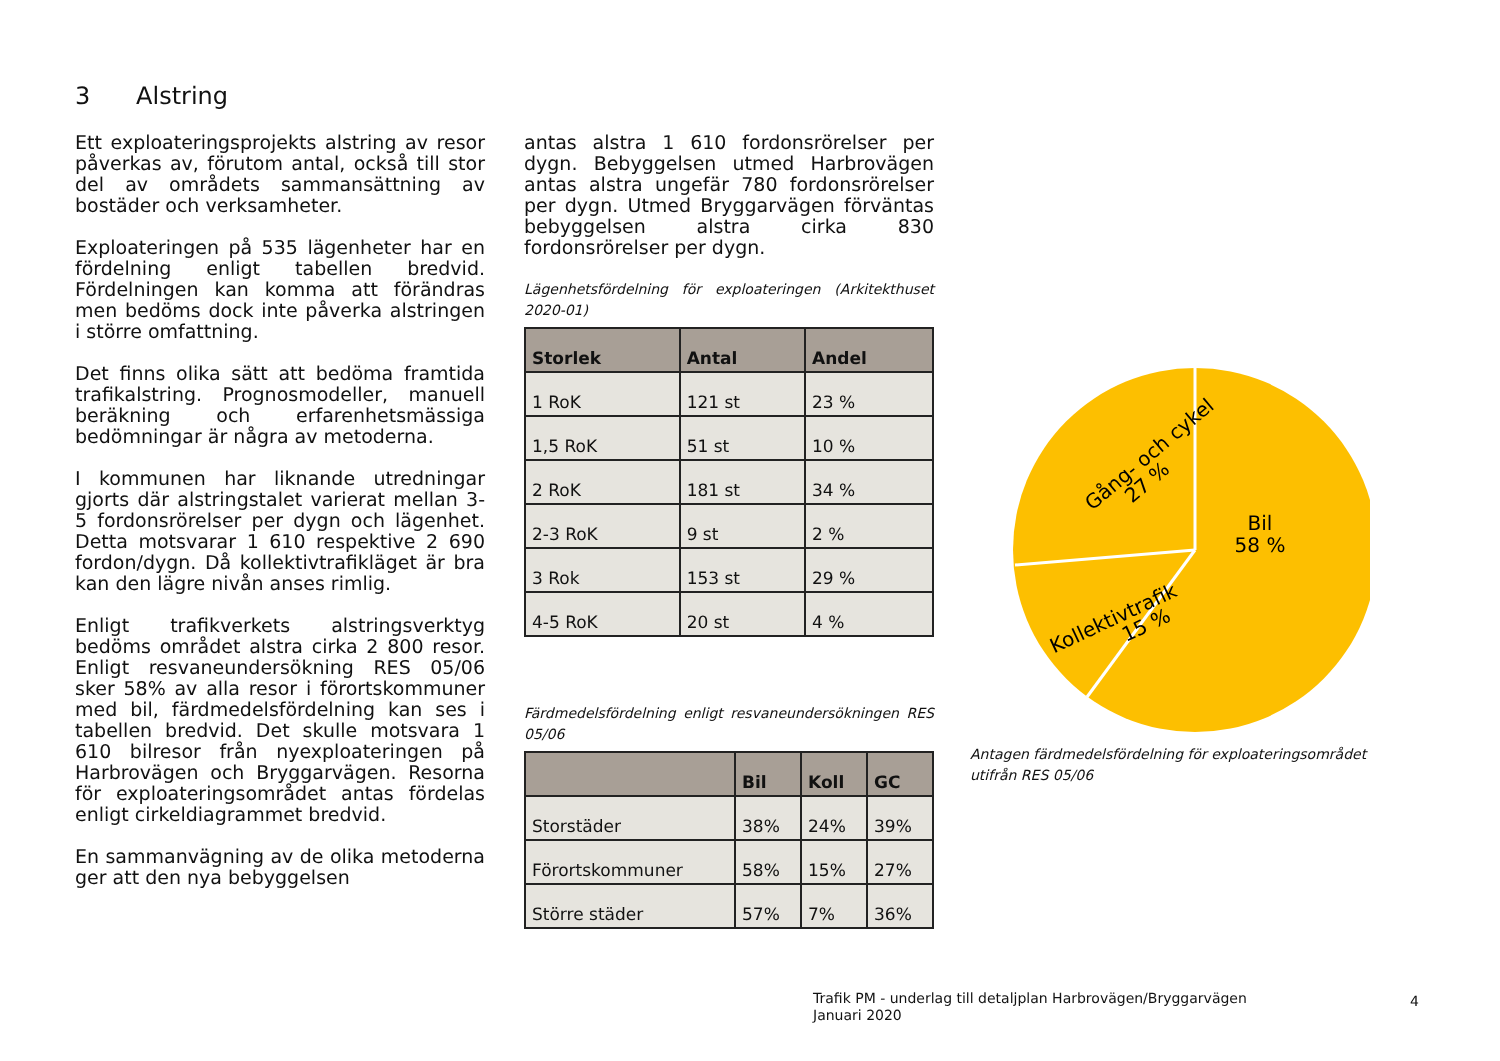3 Alstring
Ett exploateringsprojekts alstring av resor påverkas av, förutom antal, också till stor del av områdets sammansättning av bostäder och verksamheter.
Exploateringen på 535 lägenheter har en fördelning enligt tabellen bredvid. Fördelningen kan komma att förändras men bedöms dock inte påverka alstringen i större omfattning.
Det finns olika sätt att bedöma framtida trafikalstring. Prognosmodeller, manuell beräkning och erfarenhetsmässiga bedömningar är några av metoderna.
I kommunen har liknande utredningar gjorts där alstringstalet varierat mellan 3-5 fordonsrörelser per dygn och lägenhet. Detta motsvarar 1 610 respektive 2 690 fordon/dygn. Då kollektivtrafikläget är bra kan den lägre nivån anses rimlig.
Enligt trafikverkets alstringsverktyg bedöms området alstra cirka 2 800 resor. Enligt resvaneundersökning RES 05/06 sker 58% av alla resor i förortskommuner med bil, färdmedelsfördelning kan ses i tabellen bredvid. Det skulle motsvara 1 610 bilresor från nyexploateringen på Harbrovägen och Bryggarvägen. Resorna för exploateringsområdet antas fördelas enligt cirkeldiagrammet bredvid.
En sammanvägning av de olika metoderna ger att den nya bebyggelsen
antas alstra 1 610 fordonsrörelser per dygn. Bebyggelsen utmed Harbrovägen antas alstra ungefär 780 fordonsrörelser per dygn. Utmed Bryggarvägen förväntas bebyggelsen alstra cirka 830 fordonsrörelser per dygn.
Lägenhetsfördelning för exploateringen (Arkitekthuset 2020-01)
| Storlek | Antal | Andel |
| --- | --- | --- |
| 1 RoK | 121 st | 23 % |
| 1,5 RoK | 51 st | 10 % |
| 2 RoK | 181 st | 34 % |
| 2-3 RoK | 9 st | 2 % |
| 3 Rok | 153 st | 29 % |
| 4-5 RoK | 20 st | 4 % |
Färdmedelsfördelning enligt resvaneundersökningen RES 05/06
| | Bil | Koll | GC |
| --- | --- | --- | --- |
| Storstäder | 38% | 24% | 39% |
| Förortskommuner | 58% | 15% | 27% |
| Större städer | 57% | 7% | 36% |
Bil
58 %
Gång- och cykel
27 %
Kollektivtrafik
15 %
Antagen färdmedelsfördelning för exploateringsområdet utifrån RES 05/06
Trafik PM - underlag till detaljplan Harbrovägen/Bryggarvägen
Januari 2020
4